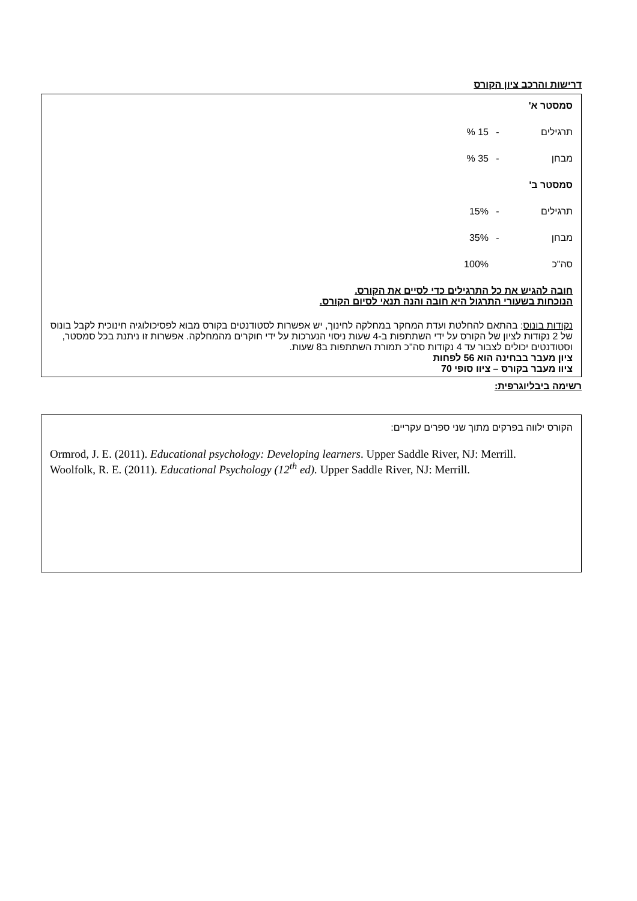דרישות והרכב ציון הקורס
סמסטר א'
תרגילים - 15 %
מבחן - 35 %
סמסטר ב'
תרגילים - 15%
מבחן - 35%
סה"כ 100%
חובה להגיש את כל התרגילים כדי לסיים את הקורס.
הנוכחות בשעורי התרגול היא חובה והנה תנאי לסיום הקורס.
נקודות בונוס: בהתאם להחלטת ועדת המחקר במחלקה לחינוך, יש אפשרות לסטודנטים בקורס מבוא לפסיכולוגיה חינוכית לקבל בונוס של 2 נקודות לציון של הקורס על ידי השתתפות ב-4 שעות ניסוי הנערכות על ידי חוקרים מהמחלקה. אפשרות זו ניתנת בכל סמסטר, וסטודנטים יכולים לצבור עד 4 נקודות סה"כ תמורת השתתפות ב8 שעות.
ציון מעבר בבחינה הוא 56 לפחות
ציוו מעבר בקורס – ציוו סופי 70
רשימה ביבליוגרפית:
הקורס ילווה בפרקים מתוך שני ספרים עקריים:
Ormrod, J. E. (2011). Educational psychology: Developing learners. Upper Saddle River, NJ: Merrill.
Woolfolk, R. E. (2011). Educational Psychology (12<sup>th</sup> ed). Upper Saddle River, NJ: Merrill.